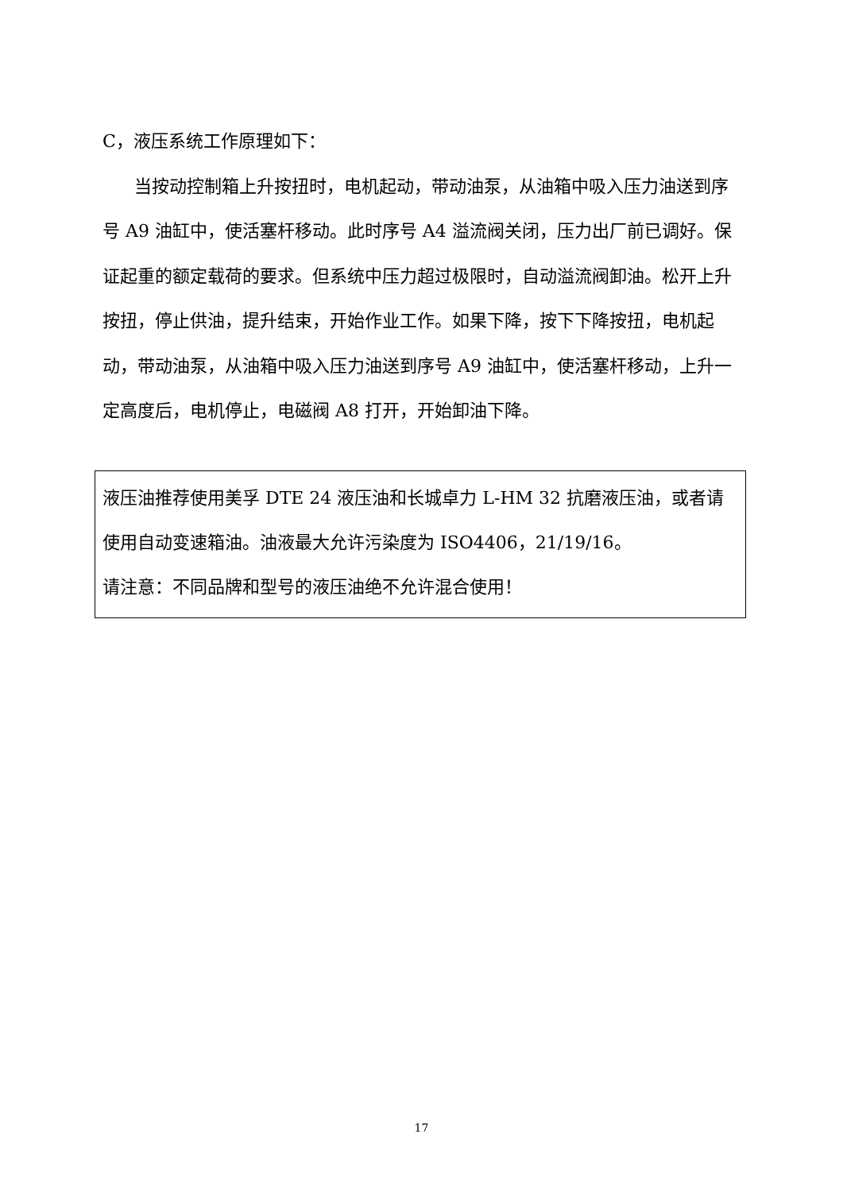C，液压系统工作原理如下：
当按动控制箱上升按扭时，电机起动，带动油泵，从油箱中吸入压力油送到序号 A9 油缸中，使活塞杆移动。此时序号 A4 溢流阀关闭，压力出厂前已调好。保证起重的额定载荷的要求。但系统中压力超过极限时，自动溢流阀卸油。松开上升按扭，停止供油，提升结束，开始作业工作。如果下降，按下下降按扭，电机起动，带动油泵，从油箱中吸入压力油送到序号 A9 油缸中，使活塞杆移动，上升一定高度后，电机停止，电磁阀 A8 打开，开始卸油下降。
液压油推荐使用美孚 DTE 24 液压油和长城卓力 L-HM 32 抗磨液压油，或者请使用自动变速箱油。油液最大允许污染度为 ISO4406，21/19/16。
请注意：不同品牌和型号的液压油绝不允许混合使用！
17